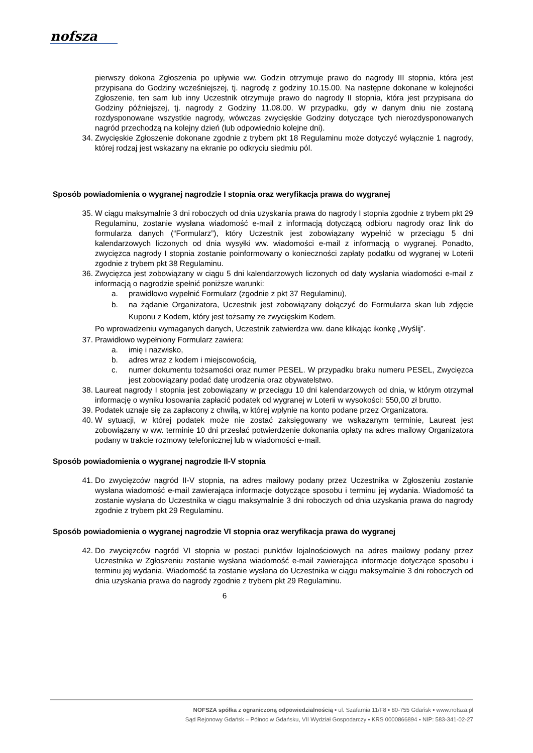nofsza
pierwszy dokona Zgłoszenia po upływie ww. Godzin otrzymuje prawo do nagrody III stopnia, która jest przypisana do Godziny wcześniejszej, tj. nagrodę z godziny 10.15.00. Na następne dokonane w kolejności Zgłoszenie, ten sam lub inny Uczestnik otrzymuje prawo do nagrody II stopnia, która jest przypisana do Godziny późniejszej, tj. nagrody z Godziny 11.08.00. W przypadku, gdy w danym dniu nie zostaną rozdysponowane wszystkie nagrody, wówczas zwycięskie Godziny dotyczące tych nierozdysponowanych nagród przechodzą na kolejny dzień (lub odpowiednio kolejne dni).
34. Zwycięskie Zgłoszenie dokonane zgodnie z trybem pkt 18 Regulaminu może dotyczyć wyłącznie 1 nagrody, której rodzaj jest wskazany na ekranie po odkryciu siedmiu pól.
Sposób powiadomienia o wygranej nagrodzie I stopnia oraz weryfikacja prawa do wygranej
35. W ciągu maksymalnie 3 dni roboczych od dnia uzyskania prawa do nagrody I stopnia zgodnie z trybem pkt 29 Regulaminu, zostanie wysłana wiadomość e-mail z informacją dotyczącą odbioru nagrody oraz link do formularza danych (“Formularz”), który Uczestnik jest zobowiązany wypełnić w przeciągu 5 dni kalendarzowych liczonych od dnia wysyłki ww. wiadomości e-mail z informacją o wygranej. Ponadto, zwycięzca nagrody I stopnia zostanie poinformowany o konieczności zapłaty podatku od wygranej w Loterii zgodnie z trybem pkt 38 Regulaminu.
36. Zwycięzca jest zobowiązany w ciągu 5 dni kalendarzowych liczonych od daty wysłania wiadomości e-mail z informacją o nagrodzie spełnić poniższe warunki:
a. prawidłowo wypełnić Formularz (zgodnie z pkt 37 Regulaminu),
b. na żądanie Organizatora, Uczestnik jest zobowiązany dołączyć do Formularza skan lub zdjęcie Kuponu z Kodem, który jest tożsamy ze zwycięskim Kodem.
Po wprowadzeniu wymaganych danych, Uczestnik zatwierdza ww. dane klikając ikonkę „Wyślij”.
37. Prawidłowo wypełniony Formularz zawiera:
a. imię i nazwisko,
b. adres wraz z kodem i miejscowością,
c. numer dokumentu tożsamości oraz numer PESEL. W przypadku braku numeru PESEL, Zwycięzca jest zobowiązany podać datę urodzenia oraz obywatelstwo.
38. Laureat nagrody I stopnia jest zobowiązany w przeciągu 10 dni kalendarzowych od dnia, w którym otrzymał informację o wyniku losowania zapłacić podatek od wygranej w Loterii w wysokości: 550,00 zł brutto.
39. Podatek uznaje się za zapłacony z chwilą, w której wpłynie na konto podane przez Organizatora.
40. W sytuacji, w której podatek może nie zostać zaksięgowany we wskazanym terminie, Laureat jest zobowiązany w ww. terminie 10 dni przesłać potwierdzenie dokonania opłaty na adres mailowy Organizatora podany w trakcie rozmowy telefonicznej lub w wiadomości e-mail.
Sposób powiadomienia o wygranej nagrodzie II-V stopnia
41. Do zwycięzców nagród II-V stopnia, na adres mailowy podany przez Uczestnika w Zgłoszeniu zostanie wysłana wiadomość e-mail zawierająca informacje dotyczące sposobu i terminu jej wydania. Wiadomość ta zostanie wysłana do Uczestnika w ciągu maksymalnie 3 dni roboczych od dnia uzyskania prawa do nagrody zgodnie z trybem pkt 29 Regulaminu.
Sposób powiadomienia o wygranej nagrodzie VI stopnia oraz weryfikacja prawa do wygranej
42. Do zwycięzców nagród VI stopnia w postaci punktów lojalnościowych na adres mailowy podany przez Uczestnika w Zgłoszeniu zostanie wysłana wiadomość e-mail zawierająca informacje dotyczące sposobu i terminu jej wydania. Wiadomość ta zostanie wysłana do Uczestnika w ciągu maksymalnie 3 dni roboczych od dnia uzyskania prawa do nagrody zgodnie z trybem pkt 29 Regulaminu.
6
NOFSZA spółka z ograniczoną odpowiedzialnością ▪ ul. Szafarnia 11/F8 ▪ 80-755 Gdańsk ▪ www.nofsza.pl
Sąd Rejonowy Gdańsk – Północ w Gdańsku, VII Wydział Gospodarczy ▪ KRS 0000866894 ▪ NIP: 583-341-02-27